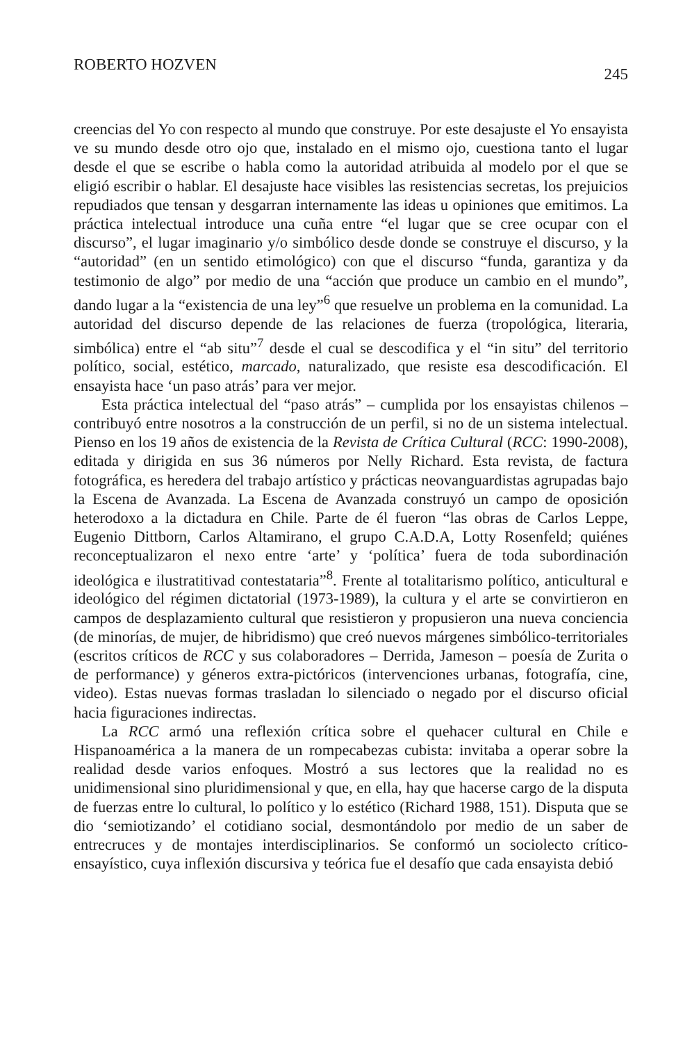ROBERTO HOZVEN 245
creencias del Yo con respecto al mundo que construye. Por este desajuste el Yo ensayista ve su mundo desde otro ojo que, instalado en el mismo ojo, cuestiona tanto el lugar desde el que se escribe o habla como la autoridad atribuida al modelo por el que se eligió escribir o hablar. El desajuste hace visibles las resistencias secretas, los prejuicios repudiados que tensan y desgarran internamente las ideas u opiniones que emitimos. La práctica intelectual introduce una cuña entre “el lugar que se cree ocupar con el discurso”, el lugar imaginario y/o simbólico desde donde se construye el discurso, y la “autoridad” (en un sentido etimológico) con que el discurso “funda, garantiza y da testimonio de algo” por medio de una “acción que produce un cambio en el mundo”, dando lugar a la “existencia de una ley”<sup>6</sup> que resuelve un problema en la comunidad. La autoridad del discurso depende de las relaciones de fuerza (tropológica, literaria, simbólica) entre el “ab situ”<sup>7</sup> desde el cual se descodifica y el “in situ” del territorio político, social, estético, marcado, naturalizado, que resiste esa descodificación. El ensayista hace ‘un paso atrás’ para ver mejor.
Esta práctica intelectual del “paso atrás” – cumplida por los ensayistas chilenos – contribuyó entre nosotros a la construcción de un perfil, si no de un sistema intelectual. Pienso en los 19 años de existencia de la Revista de Crítica Cultural (RCC: 1990-2008), editada y dirigida en sus 36 números por Nelly Richard. Esta revista, de factura fotográfica, es heredera del trabajo artístico y prácticas neovanguardistas agrupadas bajo la Escena de Avanzada. La Escena de Avanzada construyó un campo de oposición heterodoxo a la dictadura en Chile. Parte de él fueron “las obras de Carlos Leppe, Eugenio Dittborn, Carlos Altamirano, el grupo C.A.D.A, Lotty Rosenfeld; quiénes reconceptualizaron el nexo entre ‘arte’ y ‘política’ fuera de toda subordinación ideológica e ilustratitivad contestataria”<sup>8</sup>. Frente al totalitarismo político, anticultural e ideológico del régimen dictatorial (1973-1989), la cultura y el arte se convirtieron en campos de desplazamiento cultural que resistieron y propusieron una nueva conciencia (de minorías, de mujer, de hibridismo) que creó nuevos márgenes simbólico-territoriales (escritos críticos de RCC y sus colaboradores – Derrida, Jameson – poesía de Zurita o de performance) y géneros extra-pictóricos (intervenciones urbanas, fotografía, cine, video). Estas nuevas formas trasladan lo silenciado o negado por el discurso oficial hacia figuraciones indirectas.
La RCC armó una reflexión crítica sobre el quehacer cultural en Chile e Hispanoamérica a la manera de un rompecabezas cubista: invitaba a operar sobre la realidad desde varios enfoques. Mostró a sus lectores que la realidad no es unidimensional sino pluridimensional y que, en ella, hay que hacerse cargo de la disputa de fuerzas entre lo cultural, lo político y lo estético (Richard 1988, 151). Disputa que se dio ‘semiotizando’ el cotidiano social, desmontándolo por medio de un saber de entrecruces y de montajes interdisciplinarios. Se conformó un sociolecto crítico-ensayístico, cuya inflexión discursiva y teórica fue el desafío que cada ensayista debió